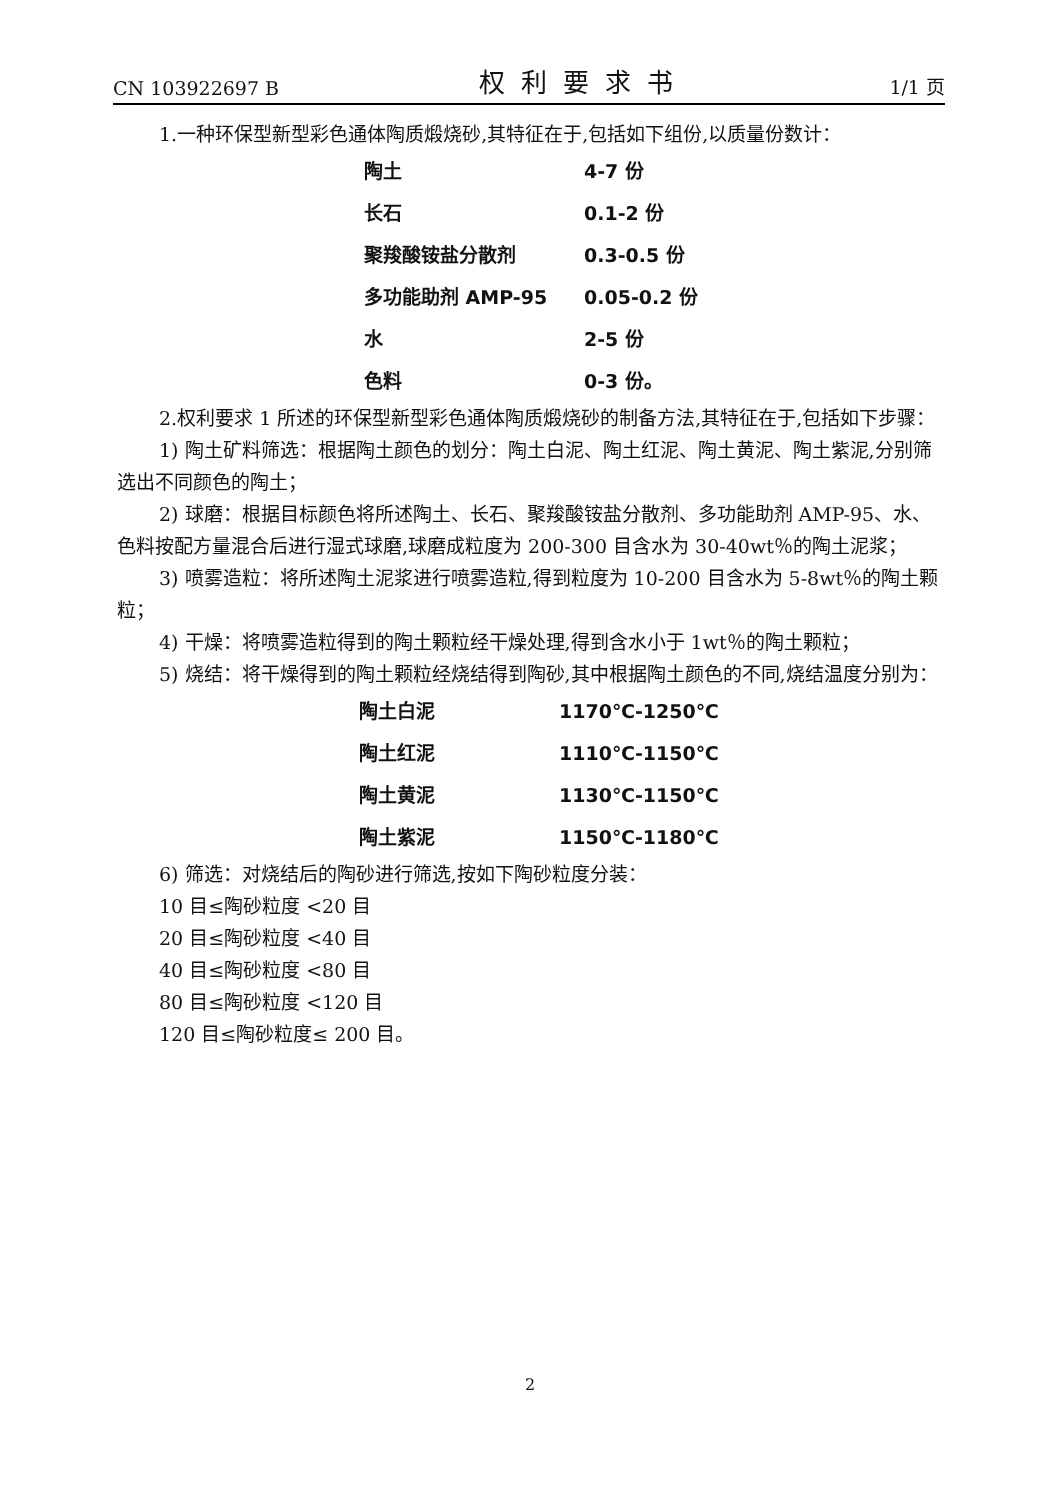CN 103922697 B 权利要求书 1/1 页
1.一种环保型新型彩色通体陶质煅烧砂,其特征在于,包括如下组份,以质量份数计：
| 陶土 | 4-7 份 |
| 长石 | 0.1-2 份 |
| 聚羧酸铵盐分散剂 | 0.3-0.5 份 |
| 多功能助剂 AMP-95 | 0.05-0.2 份 |
| 水 | 2-5 份 |
| 色料 | 0-3 份。 |
2.权利要求 1 所述的环保型新型彩色通体陶质煅烧砂的制备方法,其特征在于,包括如下步骤：
1) 陶土矿料筛选：根据陶土颜色的划分：陶土白泥、陶土红泥、陶土黄泥、陶土紫泥,分别筛选出不同颜色的陶土；
2) 球磨：根据目标颜色将所述陶土、长石、聚羧酸铵盐分散剂、多功能助剂 AMP-95、水、色料按配方量混合后进行湿式球磨,球磨成粒度为 200-300 目含水为 30-40wt％的陶土泥浆；
3) 喷雾造粒：将所述陶土泥浆进行喷雾造粒,得到粒度为 10-200 目含水为 5-8wt％的陶土颗粒；
4) 干燥：将喷雾造粒得到的陶土颗粒经干燥处理,得到含水小于 1wt％的陶土颗粒；
5) 烧结：将干燥得到的陶土颗粒经烧结得到陶砂,其中根据陶土颜色的不同,烧结温度分别为：
| 陶土白泥 | 1170℃-1250℃ |
| 陶土红泥 | 1110℃-1150℃ |
| 陶土黄泥 | 1130℃-1150℃ |
| 陶土紫泥 | 1150℃-1180℃ |
6) 筛选：对烧结后的陶砂进行筛选,按如下陶砂粒度分装：
10 目≤陶砂粒度 <20 目
20 目≤陶砂粒度 <40 目
40 目≤陶砂粒度 <80 目
80 目≤陶砂粒度 <120 目
120 目≤陶砂粒度≤ 200 目。
2